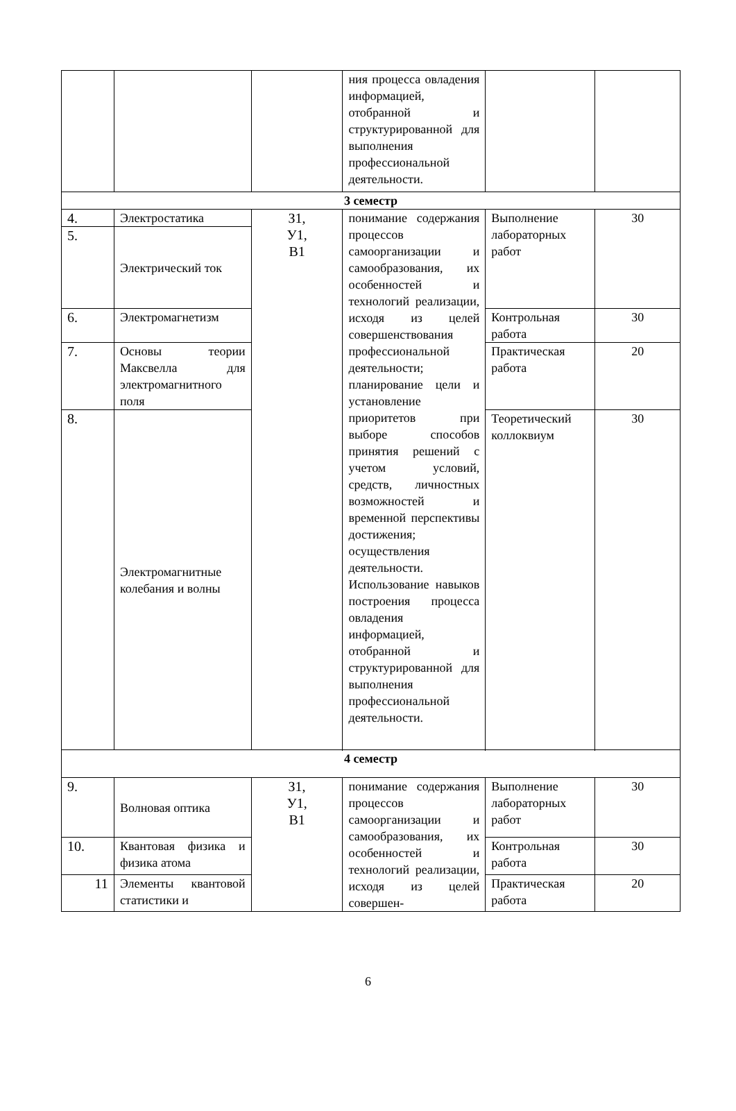| | | | ния процесса овладения информацией, отобранной и структурированной для выполнения профессиональной деятельности. | | |
| 3 семестр | | | | | |
| 4. | Электростатика | З1, У1, В1 | понимание содержания процессов самоорганизации и самообразования, их особенностей и технологий реализации, исходя из целей совершенствования профессиональной деятельности; планирование цели и установление приоритетов при выборе способов принятия решений с учетом условий, средств, личностных возможностей и временной перспективы достижения; осуществления деятельности. Использование навыков построения процесса овладения информацией, отобранной и структурированной для выполнения профессиональной деятельности. | Выполнение лабораторных работ | 30 |
| 5. | Электрический ток | | | | |
| 6. | Электромагнетизм | | | Контрольная работа | 30 |
| 7. | Основы теории Максвелла для электромагнитного поля | | | Практическая работа | 20 |
| 8. | Электромагнитные колебания и волны | | | Теоретический коллоквиум | 30 |
| 4 семестр | | | | | |
| 9. | Волновая оптика | З1, У1, В1 | понимание содержания процессов самоорганизации и самообразования, их особенностей и технологий реализации, исходя из целей совершен- | Выполнение лабораторных работ | 30 |
| 10. | Квантовая физика и физика атома | | | Контрольная работа | 30 |
| 11 | Элементы квантовой статистики и | | | Практическая работа | 20 |
6